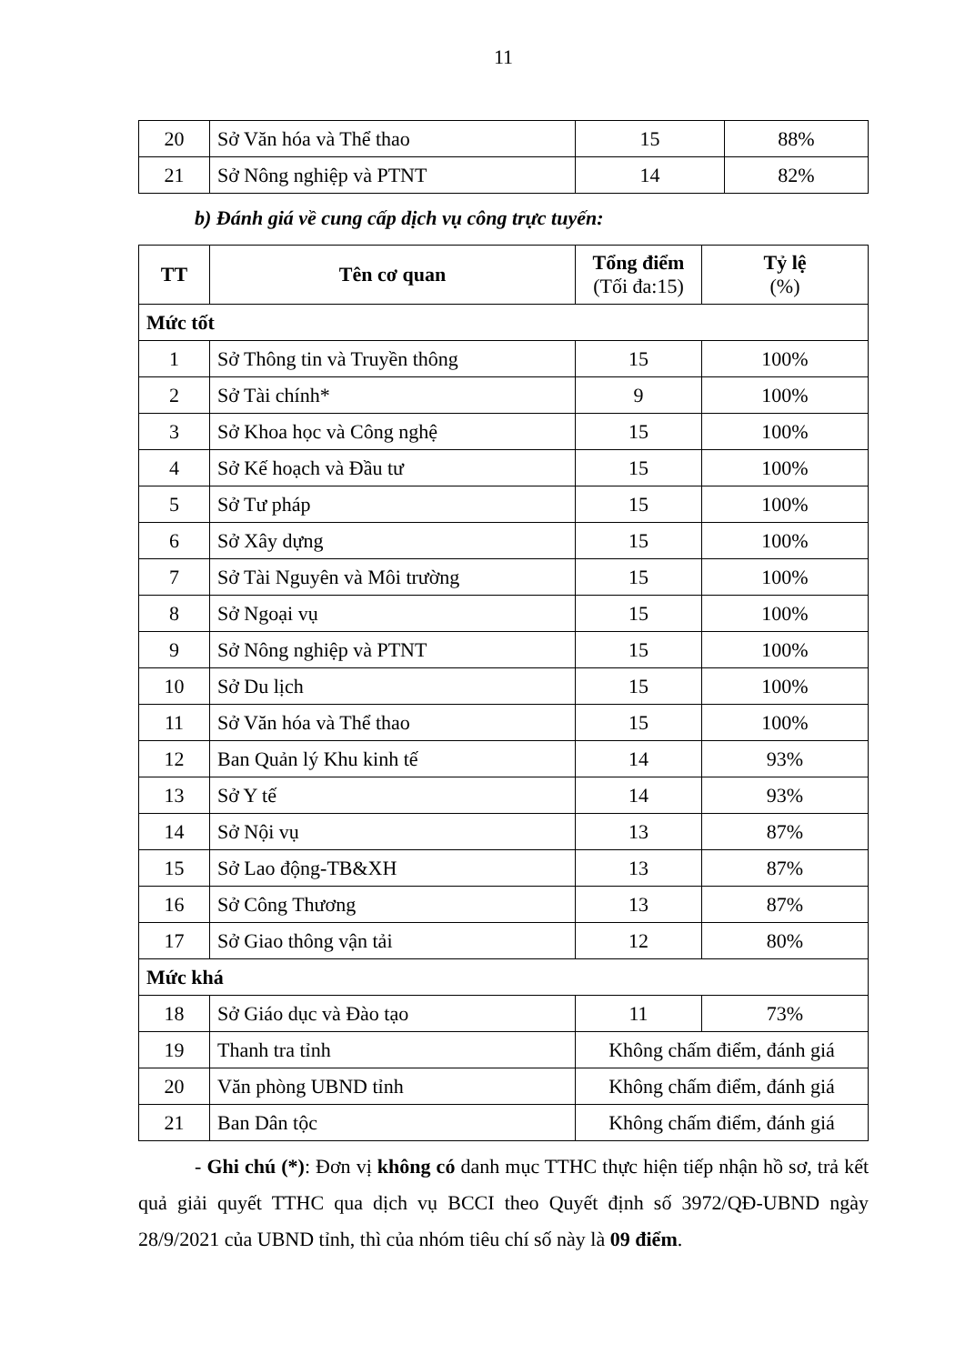11
| 20 | Sở Văn hóa và Thể thao | 15 | 88% |
| 21 | Sở Nông nghiệp và PTNT | 14 | 82% |
b) Đánh giá về cung cấp dịch vụ công trực tuyến:
| TT | Tên cơ quan | Tổng điểm (Tối đa:15) | Tỷ lệ (%) |
| --- | --- | --- | --- |
| Mức tốt | | | |
| 1 | Sở Thông tin và Truyền thông | 15 | 100% |
| 2 | Sở Tài chính* | 9 | 100% |
| 3 | Sở Khoa học và Công nghệ | 15 | 100% |
| 4 | Sở Kế hoạch và Đầu tư | 15 | 100% |
| 5 | Sở Tư pháp | 15 | 100% |
| 6 | Sở Xây dựng | 15 | 100% |
| 7 | Sở Tài Nguyên và Môi trường | 15 | 100% |
| 8 | Sở Ngoại vụ | 15 | 100% |
| 9 | Sở Nông nghiệp và PTNT | 15 | 100% |
| 10 | Sở Du lịch | 15 | 100% |
| 11 | Sở Văn hóa và Thể thao | 15 | 100% |
| 12 | Ban Quản lý Khu kinh tế | 14 | 93% |
| 13 | Sở Y tế | 14 | 93% |
| 14 | Sở Nội vụ | 13 | 87% |
| 15 | Sở Lao động-TB&XH | 13 | 87% |
| 16 | Sở Công Thương | 13 | 87% |
| 17 | Sở Giao thông vận tải | 12 | 80% |
| Mức khá | | | |
| 18 | Sở Giáo dục và Đào tạo | 11 | 73% |
| 19 | Thanh tra tỉnh | Không chấm điểm, đánh giá | |
| 20 | Văn phòng UBND tỉnh | Không chấm điểm, đánh giá | |
| 21 | Ban Dân tộc | Không chấm điểm, đánh giá | |
- Ghi chú (*): Đơn vị không có danh mục TTHC thực hiện tiếp nhận hồ sơ, trả kết quả giải quyết TTHC qua dịch vụ BCCI theo Quyết định số 3972/QĐ-UBND ngày 28/9/2021 của UBND tỉnh, thì của nhóm tiêu chí số này là 09 điểm.